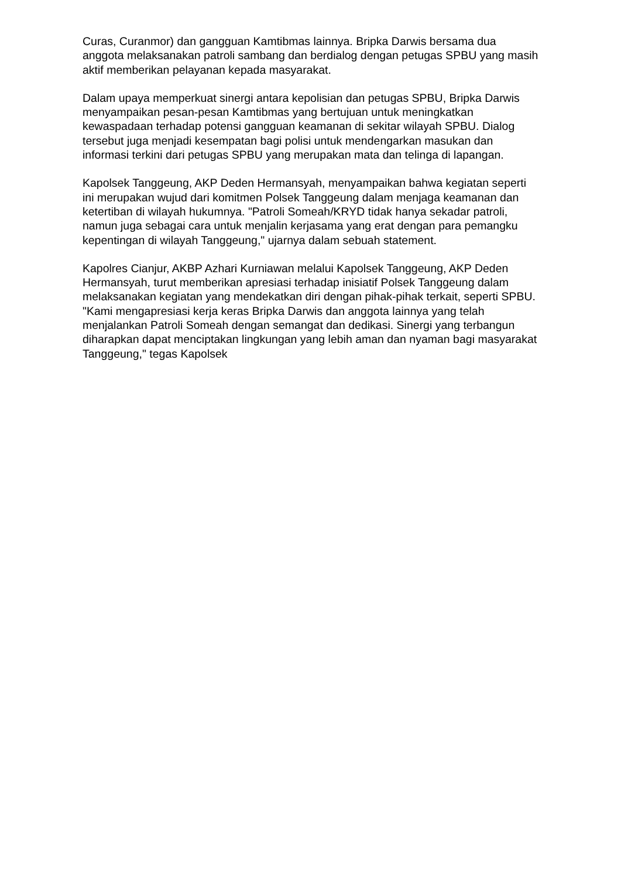Curas, Curanmor) dan gangguan Kamtibmas lainnya. Bripka Darwis bersama dua anggota melaksanakan patroli sambang dan berdialog dengan petugas SPBU yang masih aktif memberikan pelayanan kepada masyarakat.
Dalam upaya memperkuat sinergi antara kepolisian dan petugas SPBU, Bripka Darwis menyampaikan pesan-pesan Kamtibmas yang bertujuan untuk meningkatkan kewaspadaan terhadap potensi gangguan keamanan di sekitar wilayah SPBU. Dialog tersebut juga menjadi kesempatan bagi polisi untuk mendengarkan masukan dan informasi terkini dari petugas SPBU yang merupakan mata dan telinga di lapangan.
Kapolsek Tanggeung, AKP Deden Hermansyah, menyampaikan bahwa kegiatan seperti ini merupakan wujud dari komitmen Polsek Tanggeung dalam menjaga keamanan dan ketertiban di wilayah hukumnya. "Patroli Someah/KRYD tidak hanya sekadar patroli, namun juga sebagai cara untuk menjalin kerjasama yang erat dengan para pemangku kepentingan di wilayah Tanggeung," ujarnya dalam sebuah statement.
Kapolres Cianjur, AKBP Azhari Kurniawan melalui Kapolsek Tanggeung, AKP Deden Hermansyah, turut memberikan apresiasi terhadap inisiatif Polsek Tanggeung dalam melaksanakan kegiatan yang mendekatkan diri dengan pihak-pihak terkait, seperti SPBU. "Kami mengapresiasi kerja keras Bripka Darwis dan anggota lainnya yang telah menjalankan Patroli Someah dengan semangat dan dedikasi. Sinergi yang terbangun diharapkan dapat menciptakan lingkungan yang lebih aman dan nyaman bagi masyarakat Tanggeung," tegas Kapolsek